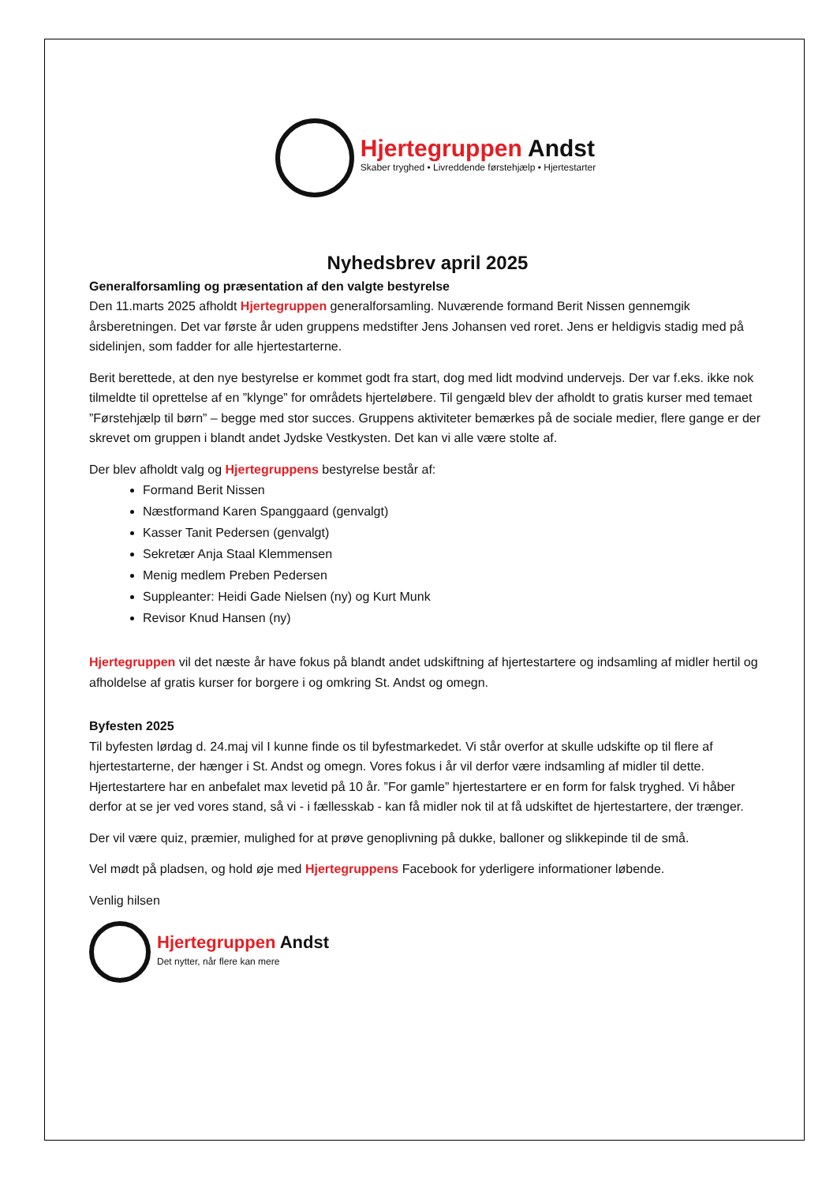Hjertegruppen Andst
Skaber tryghed • Livreddende førstehjælp • Hjertestarter
Nyhedsbrev april 2025
Generalforsamling og præsentation af den valgte bestyrelse
Den 11.marts 2025 afholdt Hjertegruppen generalforsamling. Nuværende formand Berit Nissen gennemgik årsberetningen. Det var første år uden gruppens medstifter Jens Johansen ved roret. Jens er heldigvis stadig med på sidelinjen, som fadder for alle hjertestarterne.
Berit berettede, at den nye bestyrelse er kommet godt fra start, dog med lidt modvind undervejs. Der var f.eks. ikke nok tilmeldte til oprettelse af en ”klynge” for områdets hjerteløbere. Til gengæld blev der afholdt to gratis kurser med temaet ”Førstehjælp til børn” – begge med stor succes. Gruppens aktiviteter bemærkes på de sociale medier, flere gange er der skrevet om gruppen i blandt andet Jydske Vestkysten. Det kan vi alle være stolte af.
Der blev afholdt valg og Hjertegruppens bestyrelse består af:
Formand Berit Nissen
Næstformand Karen Spanggaard (genvalgt)
Kasser Tanit Pedersen (genvalgt)
Sekretær Anja Staal Klemmensen
Menig medlem Preben Pedersen
Suppleanter: Heidi Gade Nielsen (ny) og Kurt Munk
Revisor Knud Hansen (ny)
Hjertegruppen vil det næste år have fokus på blandt andet udskiftning af hjertestartere og indsamling af midler hertil og afholdelse af gratis kurser for borgere i og omkring St. Andst og omegn.
Byfesten 2025
Til byfesten lørdag d. 24.maj vil I kunne finde os til byfestmarkedet. Vi står overfor at skulle udskifte op til flere af hjertestarterne, der hænger i St. Andst og omegn. Vores fokus i år vil derfor være indsamling af midler til dette. Hjertestartere har en anbefalet max levetid på 10 år. ”For gamle” hjertestartere er en form for falsk tryghed. Vi håber derfor at se jer ved vores stand, så vi - i fællesskab - kan få midler nok til at få udskiftet de hjertestartere, der trænger.
Der vil være quiz, præmier, mulighed for at prøve genoplivning på dukke, balloner og slikkepinde til de små.
Vel mødt på pladsen, og hold øje med Hjertegruppens Facebook for yderligere informationer løbende.
Venlig hilsen
Hjertegruppen Andst
Det nytter, når flere kan mere